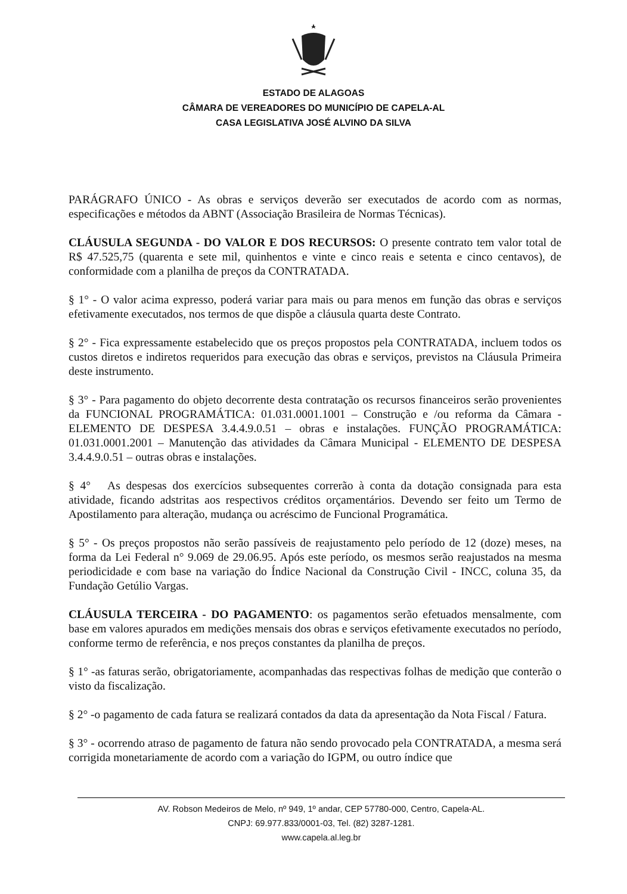ESTADO DE ALAGOAS
CÂMARA DE VEREADORES DO MUNICÍPIO DE CAPELA-AL
CASA LEGISLATIVA JOSÉ ALVINO DA SILVA
PARÁGRAFO ÚNICO - As obras e serviços deverão ser executados de acordo com as normas, especificações e métodos da ABNT (Associação Brasileira de Normas Técnicas).
CLÁUSULA SEGUNDA - DO VALOR E DOS RECURSOS: O presente contrato tem valor total de R$ 47.525,75 (quarenta e sete mil, quinhentos e vinte e cinco reais e setenta e cinco centavos), de conformidade com a planilha de preços da CONTRATADA.
§ 1° - O valor acima expresso, poderá variar para mais ou para menos em função das obras e serviços efetivamente executados, nos termos de que dispõe a cláusula quarta deste Contrato.
§ 2° - Fica expressamente estabelecido que os preços propostos pela CONTRATADA, incluem todos os custos diretos e indiretos requeridos para execução das obras e serviços, previstos na Cláusula Primeira deste instrumento.
§ 3° - Para pagamento do objeto decorrente desta contratação os recursos financeiros serão provenientes da FUNCIONAL PROGRAMÁTICA: 01.031.0001.1001 – Construção e /ou reforma da Câmara - ELEMENTO DE DESPESA 3.4.4.9.0.51 – obras e instalações. FUNÇÃO PROGRAMÁTICA: 01.031.0001.2001 – Manutenção das atividades da Câmara Municipal - ELEMENTO DE DESPESA 3.4.4.9.0.51 – outras obras e instalações.
§ 4° As despesas dos exercícios subsequentes correrão à conta da dotação consignada para esta atividade, ficando adstritas aos respectivos créditos orçamentários. Devendo ser feito um Termo de Apostilamento para alteração, mudança ou acréscimo de Funcional Programática.
§ 5° - Os preços propostos não serão passíveis de reajustamento pelo período de 12 (doze) meses, na forma da Lei Federal n° 9.069 de 29.06.95. Após este período, os mesmos serão reajustados na mesma periodicidade e com base na variação do Índice Nacional da Construção Civil - INCC, coluna 35, da Fundação Getúlio Vargas.
CLÁUSULA TERCEIRA - DO PAGAMENTO: os pagamentos serão efetuados mensalmente, com base em valores apurados em medições mensais dos obras e serviços efetivamente executados no período, conforme termo de referência, e nos preços constantes da planilha de preços.
§ 1° -as faturas serão, obrigatoriamente, acompanhadas das respectivas folhas de medição que conterão o visto da fiscalização.
§ 2° -o pagamento de cada fatura se realizará contados da data da apresentação da Nota Fiscal / Fatura.
§ 3° - ocorrendo atraso de pagamento de fatura não sendo provocado pela CONTRATADA, a mesma será corrigida monetariamente de acordo com a variação do IGPM, ou outro índice que
AV. Robson Medeiros de Melo, nº 949, 1º andar, CEP 57780-000, Centro, Capela-AL.
CNPJ: 69.977.833/0001-03, Tel. (82) 3287-1281.
www.capela.al.leg.br